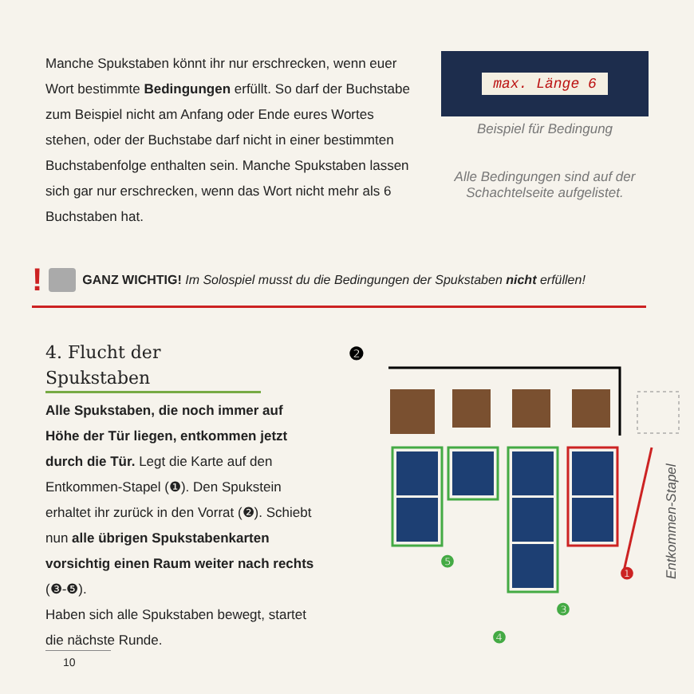Manche Spukstaben könnt ihr nur erschrecken, wenn euer Wort bestimmte Bedingungen erfüllt. So darf der Buchstabe zum Beispiel nicht am Anfang oder Ende eures Wortes stehen, oder der Buchstabe darf nicht in einer bestimmten Buchstabenfolge enthalten sein. Manche Spukstaben lassen sich gar nur erschrecken, wenn das Wort nicht mehr als 6 Buchstaben hat.
max. Länge 6
Beispiel für Bedingung
Alle Bedingungen sind auf der Schachtelseite aufgelistet.
! GANZ WICHTIG! Im Solospiel musst du die Bedingungen der Spukstaben nicht erfüllen!
4. Flucht der Spukstaben
Alle Spukstaben, die noch immer auf Höhe der Tür liegen, entkommen jetzt durch die Tür. Legt die Karte auf den Entkommen-Stapel (❶). Den Spukstein erhaltet ihr zurück in den Vorrat (❷). Schiebt nun alle übrigen Spukstaben­karten vorsichtig einen Raum weiter nach rechts (❸-❺).
Haben sich alle Spukstaben bewegt, startet die nächste Runde.
❷
❺
❹
❸
❶
Entkommen-Stapel
10